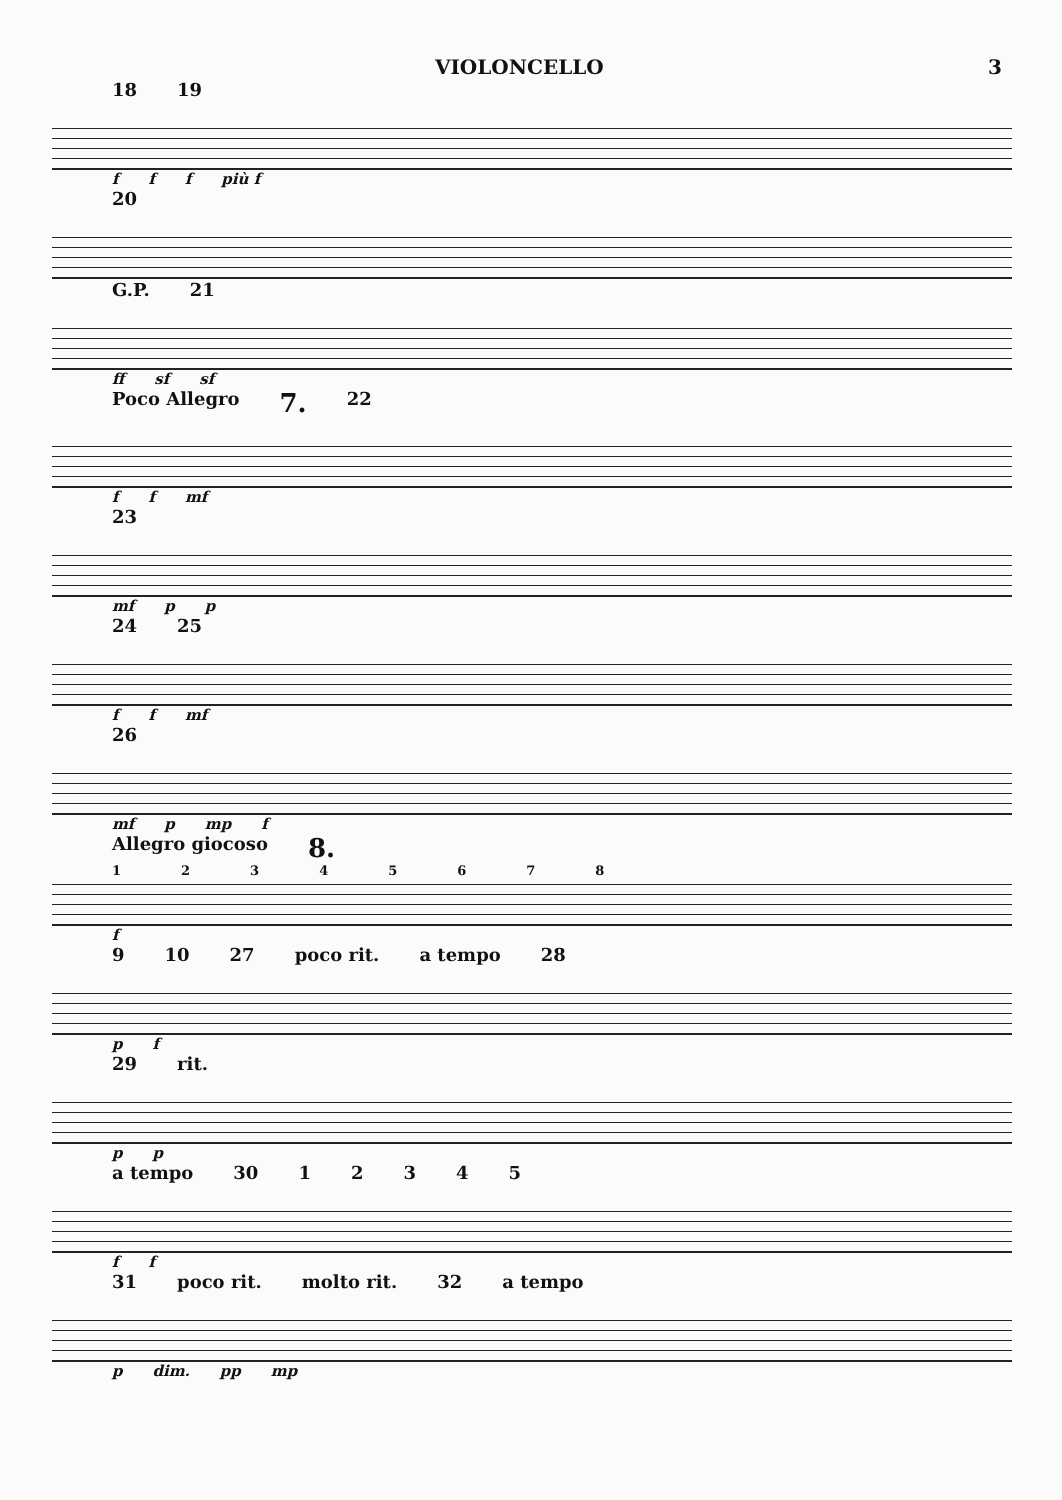VIOLONCELLO 3
18 19
f f f più f
20
G.P. 21
ff sf sf
Poco Allegro 7. 22
f f mf
23
mf p p
24 25
f f mf
26
mf p mp f
Allegro giocoso 8.
12345678
f
9 10 27 poco rit. a tempo 28
p f
29 rit.
p p
a tempo 30 12345
f f
31 poco rit. molto rit. 32 a tempo
p dim. pp mp